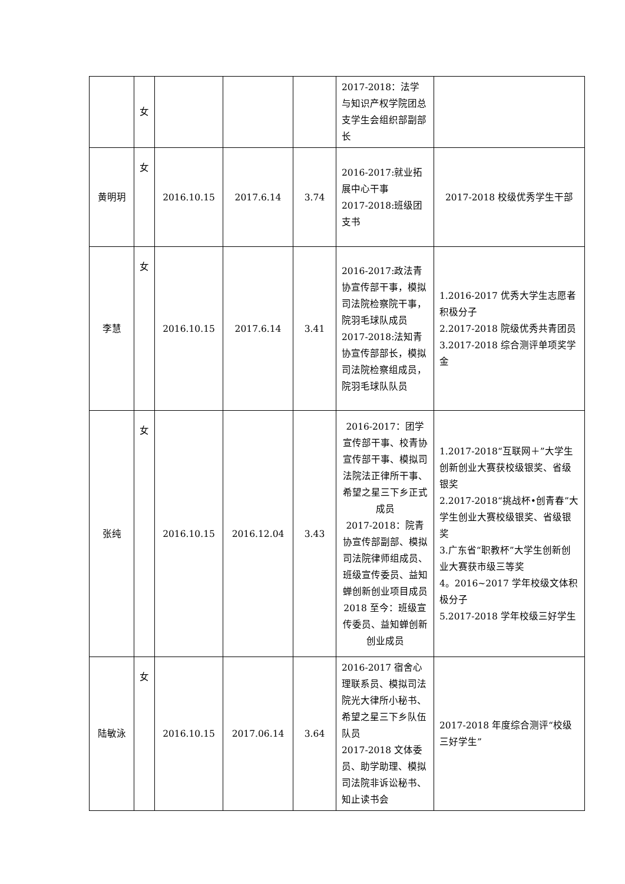| | 女 | | | | 2017-2018：法学与知识产权学院团总支学生会组织部副部长 | |
| 黄明玥 | 女 | 2016.10.15 | 2017.6.14 | 3.74 | 2016-2017:就业拓展中心干事 2017-2018:班级团支书 | 2017-2018 校级优秀学生干部 |
| 李慧 | 女 | 2016.10.15 | 2017.6.14 | 3.41 | 2016-2017:政法青协宣传部干事，模拟司法院检察院干事，院羽毛球队成员 2017-2018:法知青协宣传部部长，模拟司法院检察组成员，院羽毛球队队员 | 1.2016-2017 优秀大学生志愿者积极分子 2.2017-2018 院级优秀共青团员 3.2017-2018 综合测评单项奖学金 |
| 张纯 | 女 | 2016.10.15 | 2016.12.04 | 3.43 | 2016-2017：团学宣传部干事、校青协宣传部干事、模拟司法院法正律所干事、希望之星三下乡正式成员 2017-2018：院青协宣传部副部、模拟司法院律师组成员、班级宣传委员、益知蝉创新创业项目成员 2018 至今：班级宣传委员、益知蝉创新创业成员 | 1.2017-2018“互联网＋”大学生创新创业大赛获校级银奖、省级银奖 2.2017-2018“挑战杯•创青春”大学生创业大赛校级银奖、省级银奖 3.广东省“职教杯”大学生创新创业大赛获市级三等奖 4。2016~2017 学年校级文体积极分子 5.2017-2018 学年校级三好学生 |
| 陆敏泳 | 女 | 2016.10.15 | 2017.06.14 | 3.64 | 2016-2017 宿舍心理联系员、模拟司法院光大律所小秘书、希望之星三下乡队伍队员 2017-2018 文体委员、助学助理、模拟司法院非诉讼秘书、知止读书会 | 2017-2018 年度综合测评“校级三好学生” |